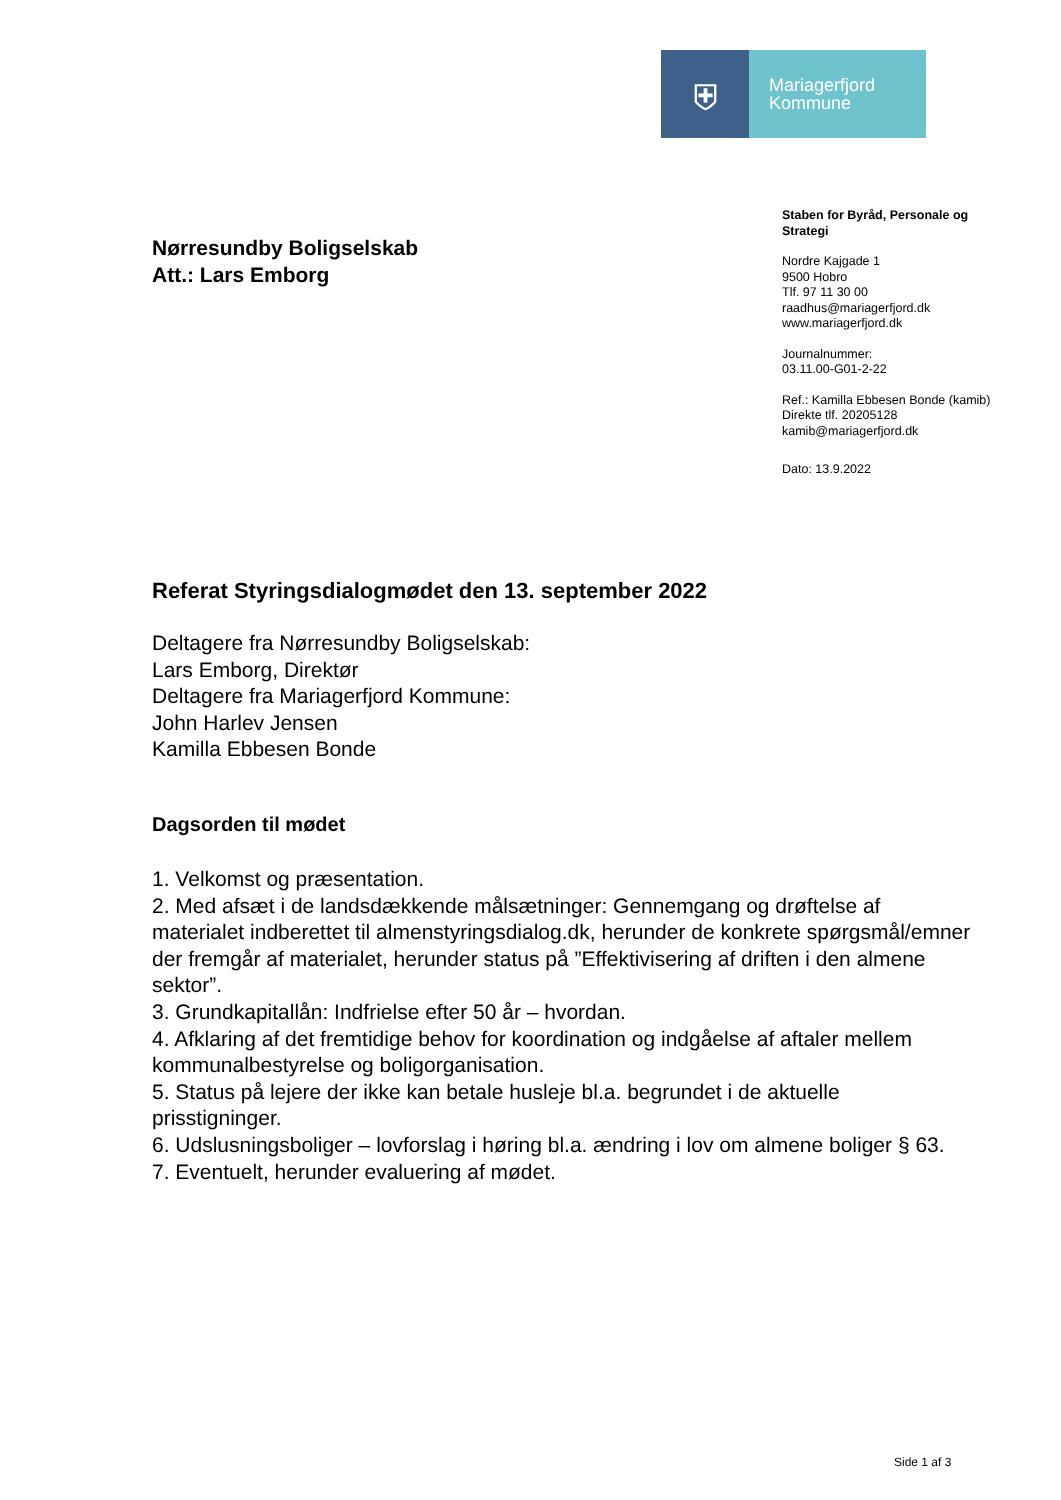⛨
Mariagerfjord
Kommune
Nørresundby Boligselskab
Att.: Lars Emborg
Staben for Byråd, Personale og
Strategi
Nordre Kajgade 1
9500 Hobro
Tlf. 97 11 30 00
raadhus@mariagerfjord.dk
www.mariagerfjord.dk
Journalnummer:
03.11.00-G01-2-22
Ref.: Kamilla Ebbesen Bonde (kamib)
Direkte tlf. 20205128
kamib@mariagerfjord.dk
Dato: 13.9.2022
Referat Styringsdialogmødet den 13. september 2022
Deltagere fra Nørresundby Boligselskab:
Lars Emborg, Direktør
Deltagere fra Mariagerfjord Kommune:
John Harlev Jensen
Kamilla Ebbesen Bonde
Dagsorden til mødet
1. Velkomst og præsentation.
2. Med afsæt i de landsdækkende målsætninger: Gennemgang og drøftelse af materialet indberettet til almenstyringsdialog.dk, herunder de konkrete spørgsmål/emner der fremgår af materialet, herunder status på ”Effektivisering af driften i den almene sektor”.
3. Grundkapitallån: Indfrielse efter 50 år – hvordan.
4. Afklaring af det fremtidige behov for koordination og indgåelse af aftaler mellem kommunalbestyrelse og boligorganisation.
5. Status på lejere der ikke kan betale husleje bl.a. begrundet i de aktuelle prisstigninger.
6. Udslusningsboliger – lovforslag i høring bl.a. ændring i lov om almene boliger § 63.
7. Eventuelt, herunder evaluering af mødet.
Side 1 af 3